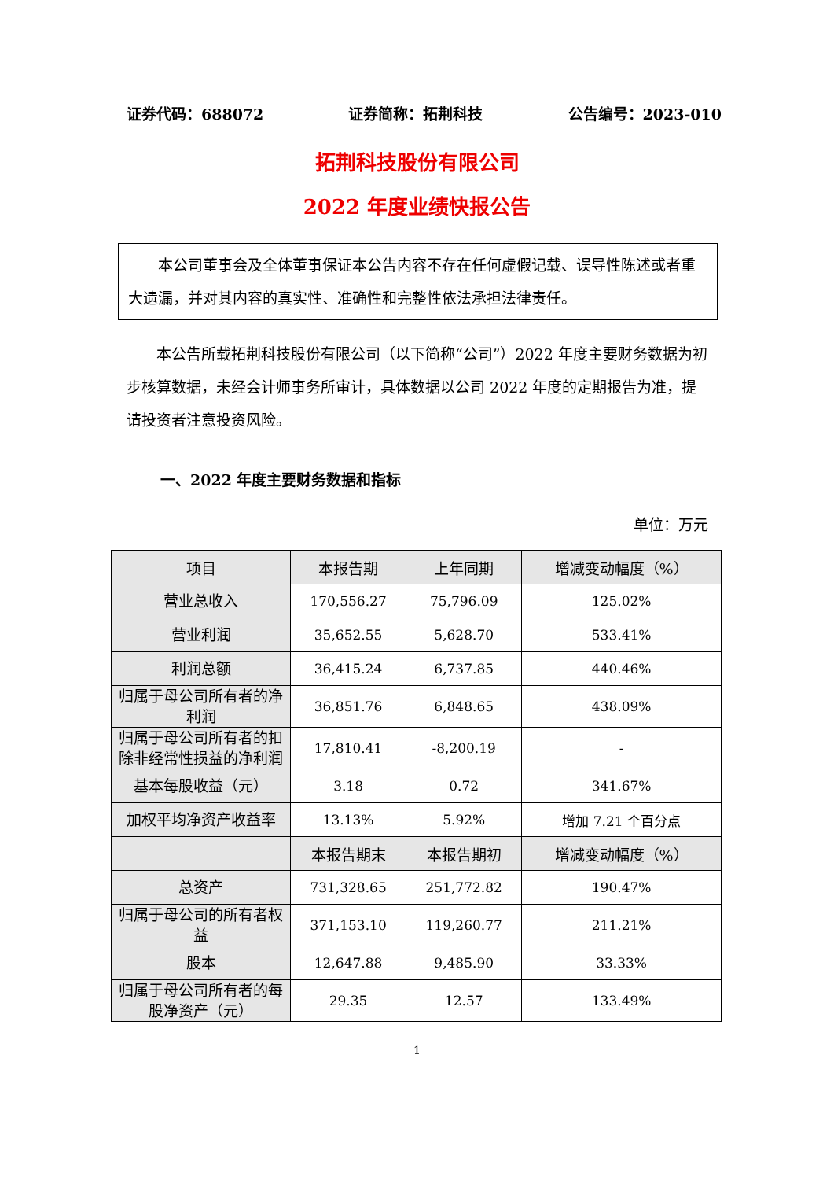证券代码：688072 证券简称：拓荆科技 公告编号：2023-010
拓荆科技股份有限公司
2022 年度业绩快报公告
本公司董事会及全体董事保证本公告内容不存在任何虚假记载、误导性陈述或者重大遗漏，并对其内容的真实性、准确性和完整性依法承担法律责任。
本公告所载拓荆科技股份有限公司（以下简称“公司”）2022 年度主要财务数据为初步核算数据，未经会计师事务所审计，具体数据以公司 2022 年度的定期报告为准，提请投资者注意投资风险。
一、2022 年度主要财务数据和指标
单位：万元
| 项目 | 本报告期 | 上年同期 | 增减变动幅度（%） |
| --- | --- | --- | --- |
| 营业总收入 | 170,556.27 | 75,796.09 | 125.02% |
| 营业利润 | 35,652.55 | 5,628.70 | 533.41% |
| 利润总额 | 36,415.24 | 6,737.85 | 440.46% |
| 归属于母公司所有者的净利润 | 36,851.76 | 6,848.65 | 438.09% |
| 归属于母公司所有者的扣除非经常性损益的净利润 | 17,810.41 | -8,200.19 | - |
| 基本每股收益（元） | 3.18 | 0.72 | 341.67% |
| 加权平均净资产收益率 | 13.13% | 5.92% | 增加 7.21 个百分点 |
| | 本报告期末 | 本报告期初 | 增减变动幅度（%） |
| 总资产 | 731,328.65 | 251,772.82 | 190.47% |
| 归属于母公司的所有者权益 | 371,153.10 | 119,260.77 | 211.21% |
| 股本 | 12,647.88 | 9,485.90 | 33.33% |
| 归属于母公司所有者的每股净资产（元） | 29.35 | 12.57 | 133.49% |
1